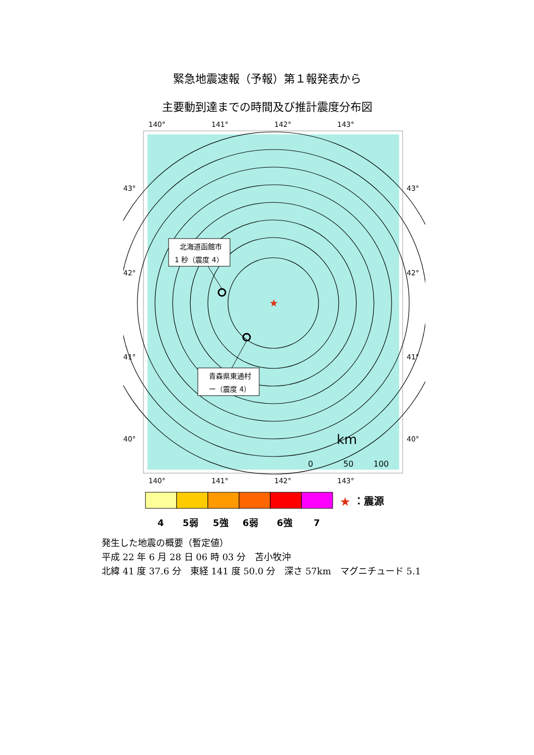緊急地震速報（予報）第１報発表から
主要動到達までの時間及び推計震度分布図
140°
141°
142°
143°
★
北海道函館市
1 秒（震度 4）
青森県東通村
ー（震度 4）
km
0
50
100
43°
42°
41°
40°
43°
42°
41°
40°
140°
141°
142°
143°
★
：震源
4
5弱
5強
6弱
6強
7
発生した地震の概要（暫定値）
平成 22 年 6 月 28 日 06 時 03 分　苫小牧沖
北緯 41 度 37.6 分　東経 141 度 50.0 分　深さ 57km　マグニチュード 5.1